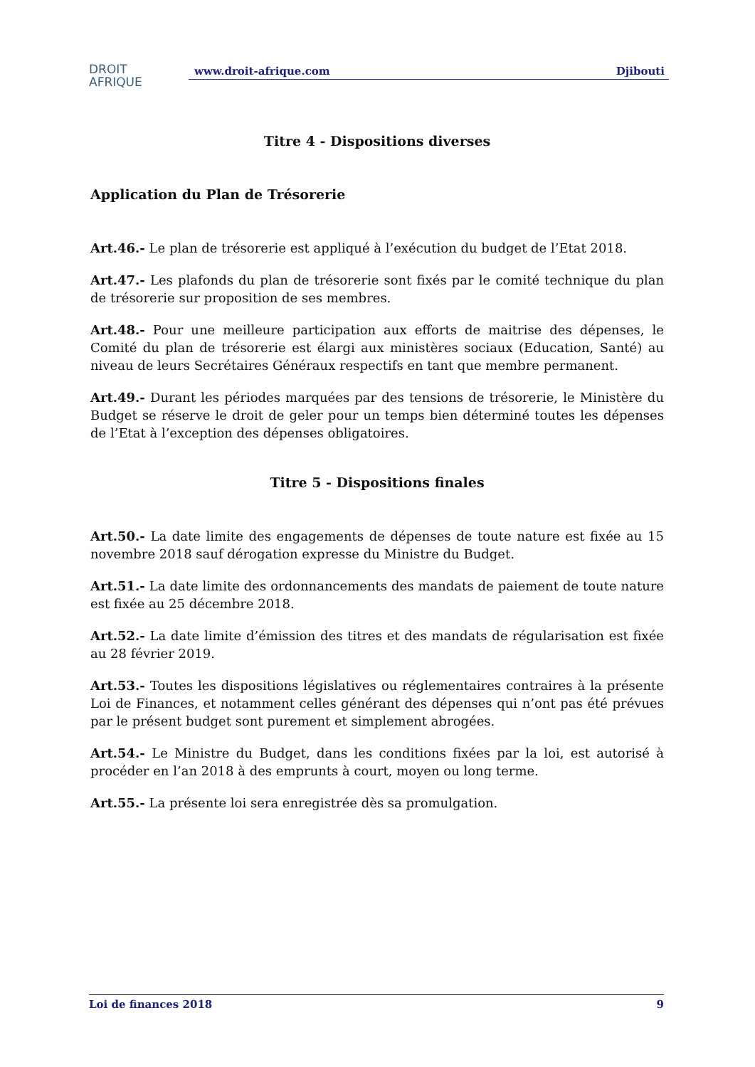DROIT
AFRIQUE
www.droit-afrique.com Djibouti
Titre 4 - Dispositions diverses
Application du Plan de Trésorerie
Art.46.- Le plan de trésorerie est appliqué à l’exécution du budget de l’Etat 2018.
Art.47.- Les plafonds du plan de trésorerie sont fixés par le comité technique du plan de trésorerie sur proposition de ses membres.
Art.48.- Pour une meilleure participation aux efforts de maitrise des dépenses, le Comité du plan de trésorerie est élargi aux ministères sociaux (Education, Santé) au niveau de leurs Secrétaires Généraux respectifs en tant que membre permanent.
Art.49.- Durant les périodes marquées par des tensions de trésorerie, le Ministère du Budget se réserve le droit de geler pour un temps bien déterminé toutes les dépenses de l’Etat à l’exception des dépenses obligatoires.
Titre 5 - Dispositions finales
Art.50.- La date limite des engagements de dépenses de toute nature est fixée au 15 novembre 2018 sauf dérogation expresse du Ministre du Budget.
Art.51.- La date limite des ordonnancements des mandats de paiement de toute nature est fixée au 25 décembre 2018.
Art.52.- La date limite d’émission des titres et des mandats de régularisation est fixée au 28 février 2019.
Art.53.- Toutes les dispositions législatives ou réglementaires contraires à la présente Loi de Finances, et notamment celles générant des dépenses qui n’ont pas été prévues par le présent budget sont purement et simplement abrogées.
Art.54.- Le Ministre du Budget, dans les conditions fixées par la loi, est autorisé à procéder en l’an 2018 à des emprunts à court, moyen ou long terme.
Art.55.- La présente loi sera enregistrée dès sa promulgation.
Loi de finances 2018 9